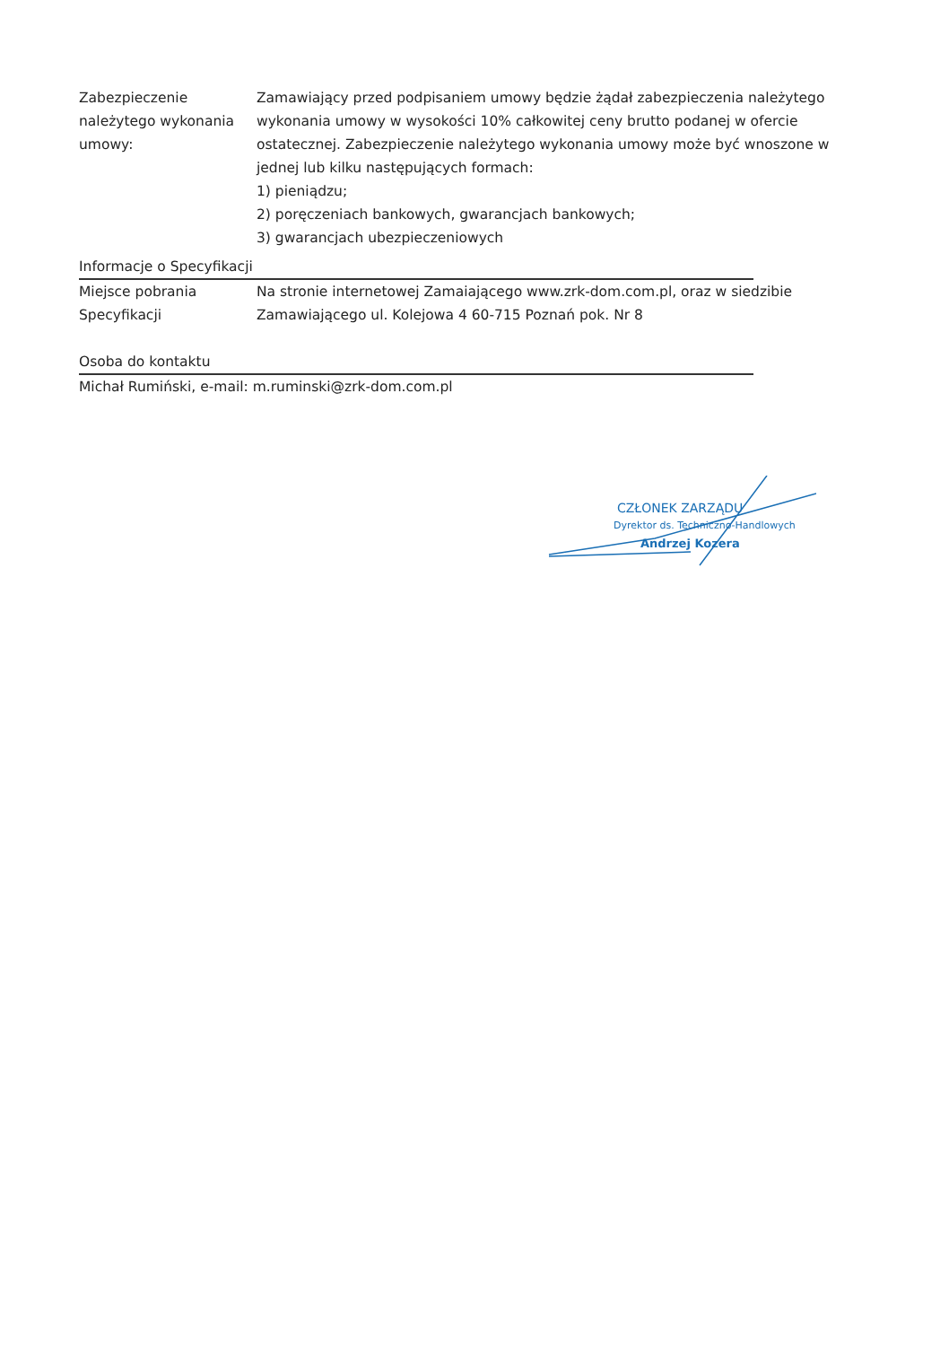Zabezpieczenie należytego wykonania umowy:
Zamawiający przed podpisaniem umowy będzie żądał zabezpieczenia należytego wykonania umowy w wysokości 10% całkowitej ceny brutto podanej w ofercie ostatecznej. Zabezpieczenie należytego wykonania umowy może być wnoszone w jednej lub kilku następujących formach:
1) pieniądzu;
2) poręczeniach bankowych, gwarancjach bankowych;
3) gwarancjach ubezpieczeniowych
Informacje o Specyfikacji
Miejsce pobrania Specyfikacji
Na stronie internetowej Zamaiającego www.zrk-dom.com.pl, oraz w siedzibie Zamawiającego ul. Kolejowa 4 60-715 Poznań pok. Nr 8
Osoba do kontaktu
Michał Rumiński, e-mail: m.ruminski@zrk-dom.com.pl
CZŁONEK ZARZĄDU
Dyrektor ds. Techniczno-Handlowych
Andrzej Kozera